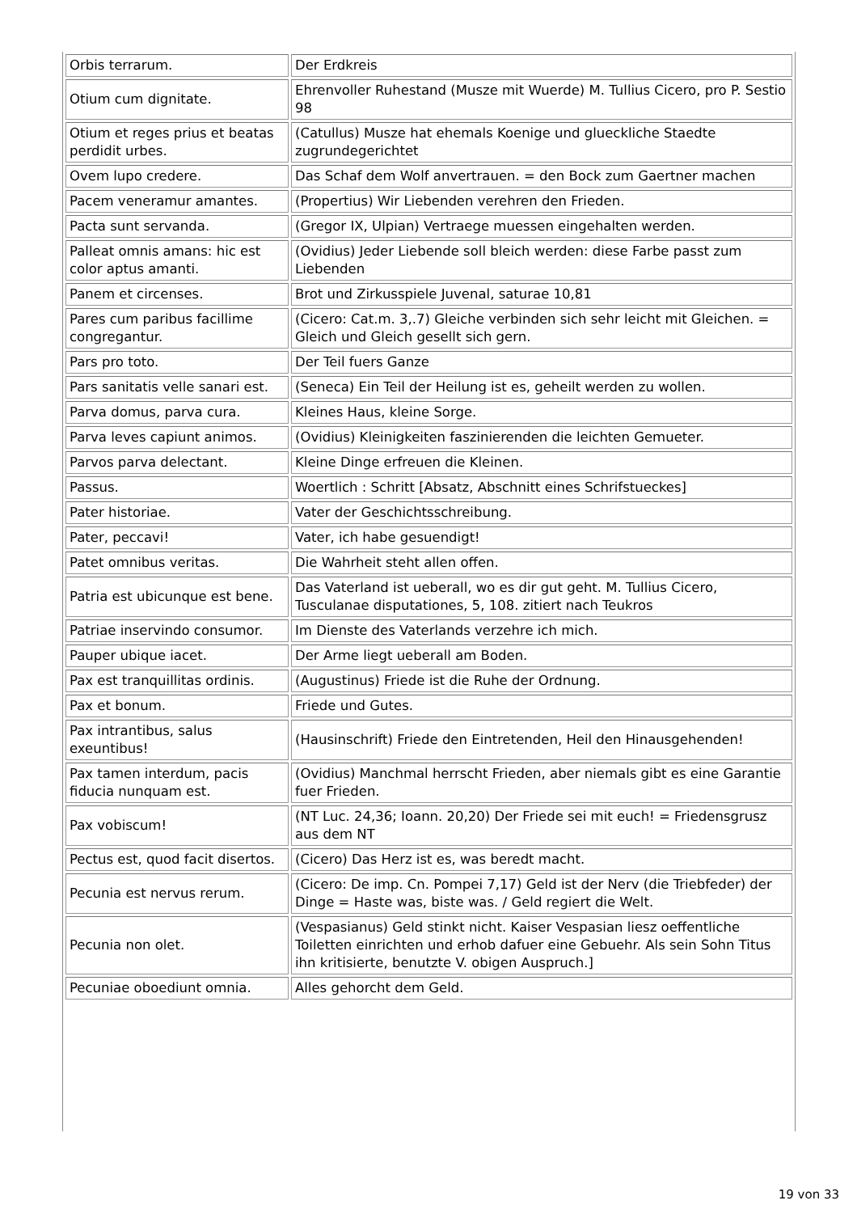| Orbis terrarum. | Der Erdkreis |
| Otium cum dignitate. | Ehrenvoller Ruhestand (Musze mit Wuerde) M. Tullius Cicero, pro P. Sestio 98 |
| Otium et reges prius et beatas perdidit urbes. | (Catullus) Musze hat ehemals Koenige und glueckliche Staedte zugrundegerichtet |
| Ovem lupo credere. | Das Schaf dem Wolf anvertrauen. = den Bock zum Gaertner machen |
| Pacem veneramur amantes. | (Propertius) Wir Liebenden verehren den Frieden. |
| Pacta sunt servanda. | (Gregor IX, Ulpian) Vertraege muessen eingehalten werden. |
| Palleat omnis amans: hic est color aptus amanti. | (Ovidius) Jeder Liebende soll bleich werden: diese Farbe passt zum Liebenden |
| Panem et circenses. | Brot und Zirkusspiele Juvenal, saturae 10,81 |
| Pares cum paribus facillime congregantur. | (Cicero: Cat.m. 3,.7) Gleiche verbinden sich sehr leicht mit Gleichen. = Gleich und Gleich gesellt sich gern. |
| Pars pro toto. | Der Teil fuers Ganze |
| Pars sanitatis velle sanari est. | (Seneca) Ein Teil der Heilung ist es, geheilt werden zu wollen. |
| Parva domus, parva cura. | Kleines Haus, kleine Sorge. |
| Parva leves capiunt animos. | (Ovidius) Kleinigkeiten faszinierenden die leichten Gemueter. |
| Parvos parva delectant. | Kleine Dinge erfreuen die Kleinen. |
| Passus. | Woertlich : Schritt [Absatz, Abschnitt eines Schrifstueckes] |
| Pater historiae. | Vater der Geschichtsschreibung. |
| Pater, peccavi! | Vater, ich habe gesuendigt! |
| Patet omnibus veritas. | Die Wahrheit steht allen offen. |
| Patria est ubicunque est bene. | Das Vaterland ist ueberall, wo es dir gut geht. M. Tullius Cicero, Tusculanae disputationes, 5, 108. zitiert nach Teukros |
| Patriae inservindo consumor. | Im Dienste des Vaterlands verzehre ich mich. |
| Pauper ubique iacet. | Der Arme liegt ueberall am Boden. |
| Pax est tranquillitas ordinis. | (Augustinus) Friede ist die Ruhe der Ordnung. |
| Pax et bonum. | Friede und Gutes. |
| Pax intrantibus, salus exeuntibus! | (Hausinschrift) Friede den Eintretenden, Heil den Hinausgehenden! |
| Pax tamen interdum, pacis fiducia nunquam est. | (Ovidius) Manchmal herrscht Frieden, aber niemals gibt es eine Garantie fuer Frieden. |
| Pax vobiscum! | (NT Luc. 24,36; Ioann. 20,20) Der Friede sei mit euch! = Friedensgrusz aus dem NT |
| Pectus est, quod facit disertos. | (Cicero) Das Herz ist es, was beredt macht. |
| Pecunia est nervus rerum. | (Cicero: De imp. Cn. Pompei 7,17) Geld ist der Nerv (die Triebfeder) der Dinge = Haste was, biste was. / Geld regiert die Welt. |
| Pecunia non olet. | (Vespasianus) Geld stinkt nicht. Kaiser Vespasian liesz oeffentliche Toiletten einrichten und erhob dafuer eine Gebuehr. Als sein Sohn Titus ihn kritisierte, benutzte V. obigen Auspruch.] |
| Pecuniae oboediunt omnia. | Alles gehorcht dem Geld. |
19 von 33